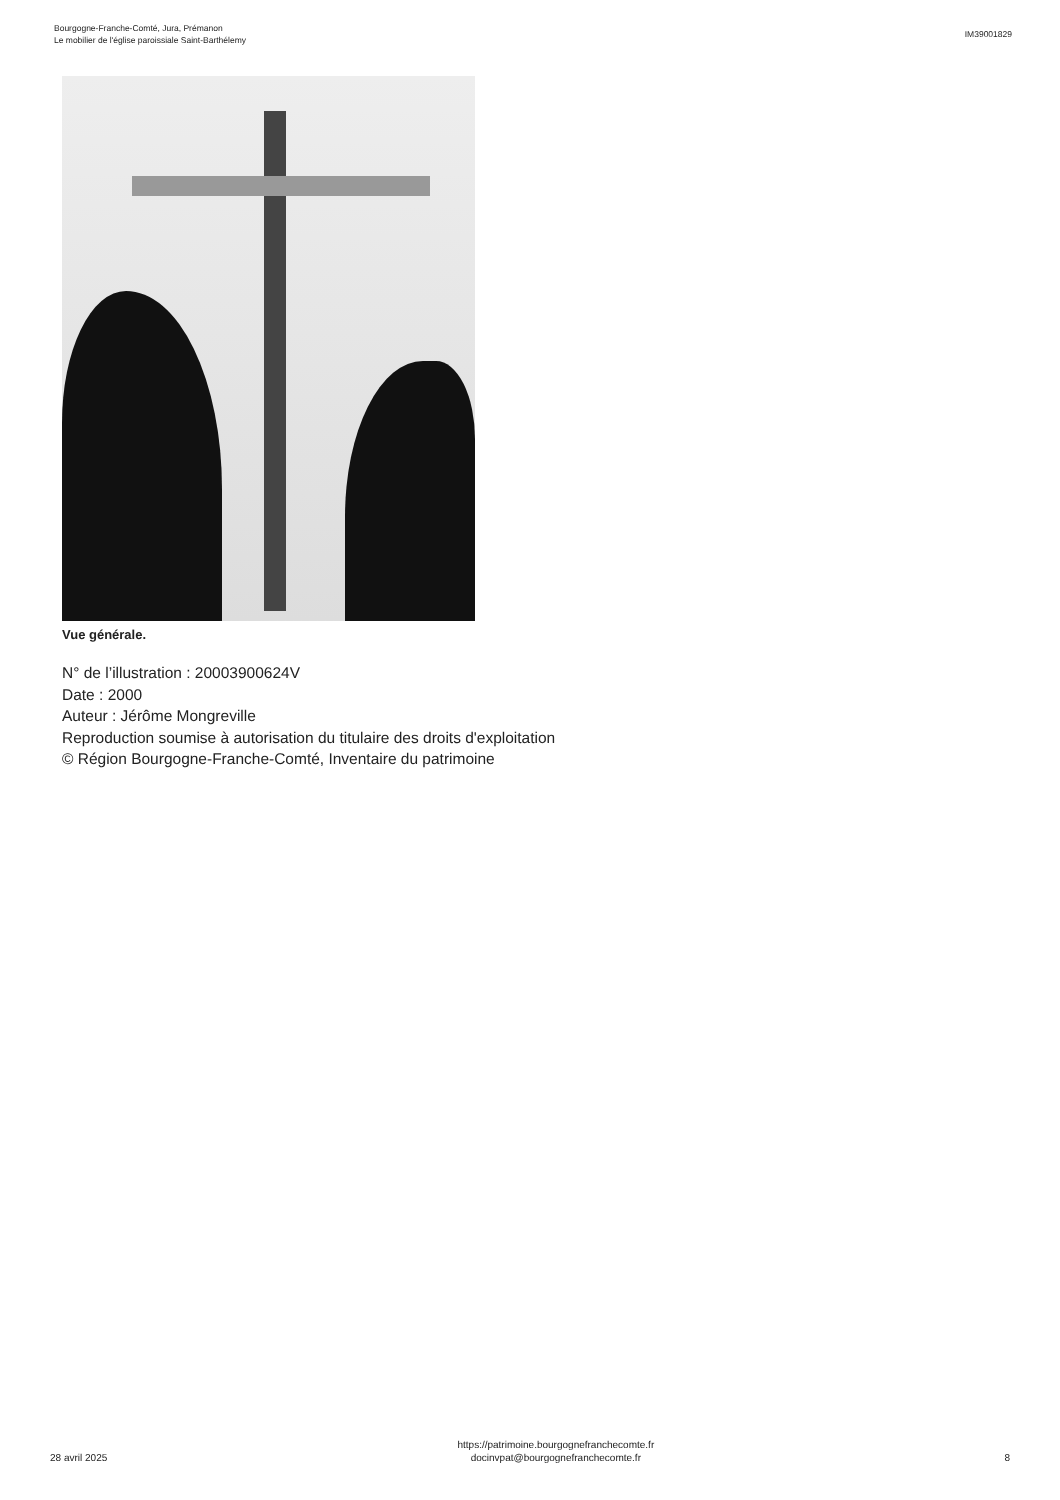Bourgogne-Franche-Comté, Jura, Prémanon
Le mobilier de l'église paroissiale Saint-Barthélemy
IM39001829
Vue générale.
N° de l’illustration : 20003900624V
Date : 2000
Auteur : Jérôme Mongreville
Reproduction soumise à autorisation du titulaire des droits d'exploitation
© Région Bourgogne-Franche-Comté, Inventaire du patrimoine
28 avril 2025
https://patrimoine.bourgognefranchecomte.fr
docinvpat@bourgognefranchecomte.fr
8